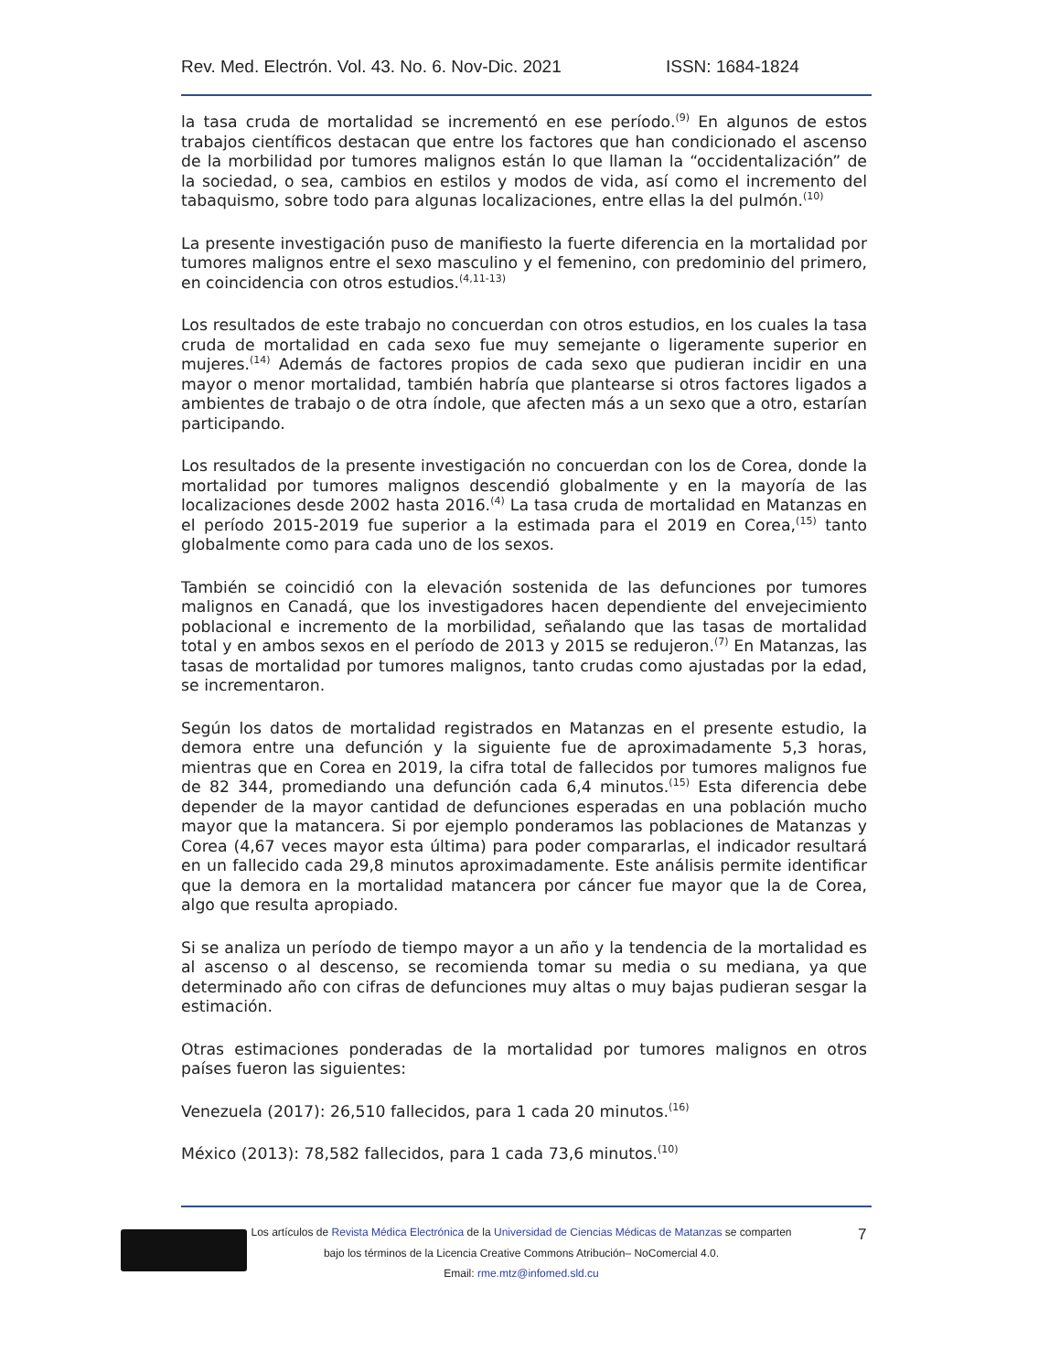Rev. Med. Electrón. Vol. 43. No. 6. Nov-Dic. 2021 ISSN: 1684-1824
la tasa cruda de mortalidad se incrementó en ese período.<sup>(9)</sup> En algunos de estos trabajos científicos destacan que entre los factores que han condicionado el ascenso de la morbilidad por tumores malignos están lo que llaman la “occidentalización” de la sociedad, o sea, cambios en estilos y modos de vida, así como el incremento del tabaquismo, sobre todo para algunas localizaciones, entre ellas la del pulmón.<sup>(10)</sup>
La presente investigación puso de manifiesto la fuerte diferencia en la mortalidad por tumores malignos entre el sexo masculino y el femenino, con predominio del primero, en coincidencia con otros estudios.<sup>(4,11-13)</sup>
Los resultados de este trabajo no concuerdan con otros estudios, en los cuales la tasa cruda de mortalidad en cada sexo fue muy semejante o ligeramente superior en mujeres.<sup>(14)</sup> Además de factores propios de cada sexo que pudieran incidir en una mayor o menor mortalidad, también habría que plantearse si otros factores ligados a ambientes de trabajo o de otra índole, que afecten más a un sexo que a otro, estarían participando.
Los resultados de la presente investigación no concuerdan con los de Corea, donde la mortalidad por tumores malignos descendió globalmente y en la mayoría de las localizaciones desde 2002 hasta 2016.<sup>(4)</sup> La tasa cruda de mortalidad en Matanzas en el período 2015-2019 fue superior a la estimada para el 2019 en Corea,<sup>(15)</sup> tanto globalmente como para cada uno de los sexos.
También se coincidió con la elevación sostenida de las defunciones por tumores malignos en Canadá, que los investigadores hacen dependiente del envejecimiento poblacional e incremento de la morbilidad, señalando que las tasas de mortalidad total y en ambos sexos en el período de 2013 y 2015 se redujeron.<sup>(7)</sup> En Matanzas, las tasas de mortalidad por tumores malignos, tanto crudas como ajustadas por la edad, se incrementaron.
Según los datos de mortalidad registrados en Matanzas en el presente estudio, la demora entre una defunción y la siguiente fue de aproximadamente 5,3 horas, mientras que en Corea en 2019, la cifra total de fallecidos por tumores malignos fue de 82 344, promediando una defunción cada 6,4 minutos.<sup>(15)</sup> Esta diferencia debe depender de la mayor cantidad de defunciones esperadas en una población mucho mayor que la matancera. Si por ejemplo ponderamos las poblaciones de Matanzas y Corea (4,67 veces mayor esta última) para poder compararlas, el indicador resultará en un fallecido cada 29,8 minutos aproximadamente. Este análisis permite identificar que la demora en la mortalidad matancera por cáncer fue mayor que la de Corea, algo que resulta apropiado.
Si se analiza un período de tiempo mayor a un año y la tendencia de la mortalidad es al ascenso o al descenso, se recomienda tomar su media o su mediana, ya que determinado año con cifras de defunciones muy altas o muy bajas pudieran sesgar la estimación.
Otras estimaciones ponderadas de la mortalidad por tumores malignos en otros países fueron las siguientes:
Venezuela (2017): 26,510 fallecidos, para 1 cada 20 minutos.<sup>(16)</sup>
México (2013): 78,582 fallecidos, para 1 cada 73,6 minutos.<sup>(10)</sup>
Los artículos de Revista Médica Electrónica de la Universidad de Ciencias Médicas de Matanzas se comparten
bajo los términos de la Licencia Creative Commons Atribución– NoComercial 4.0.
Email: rme.mtz@infomed.sld.cu
7